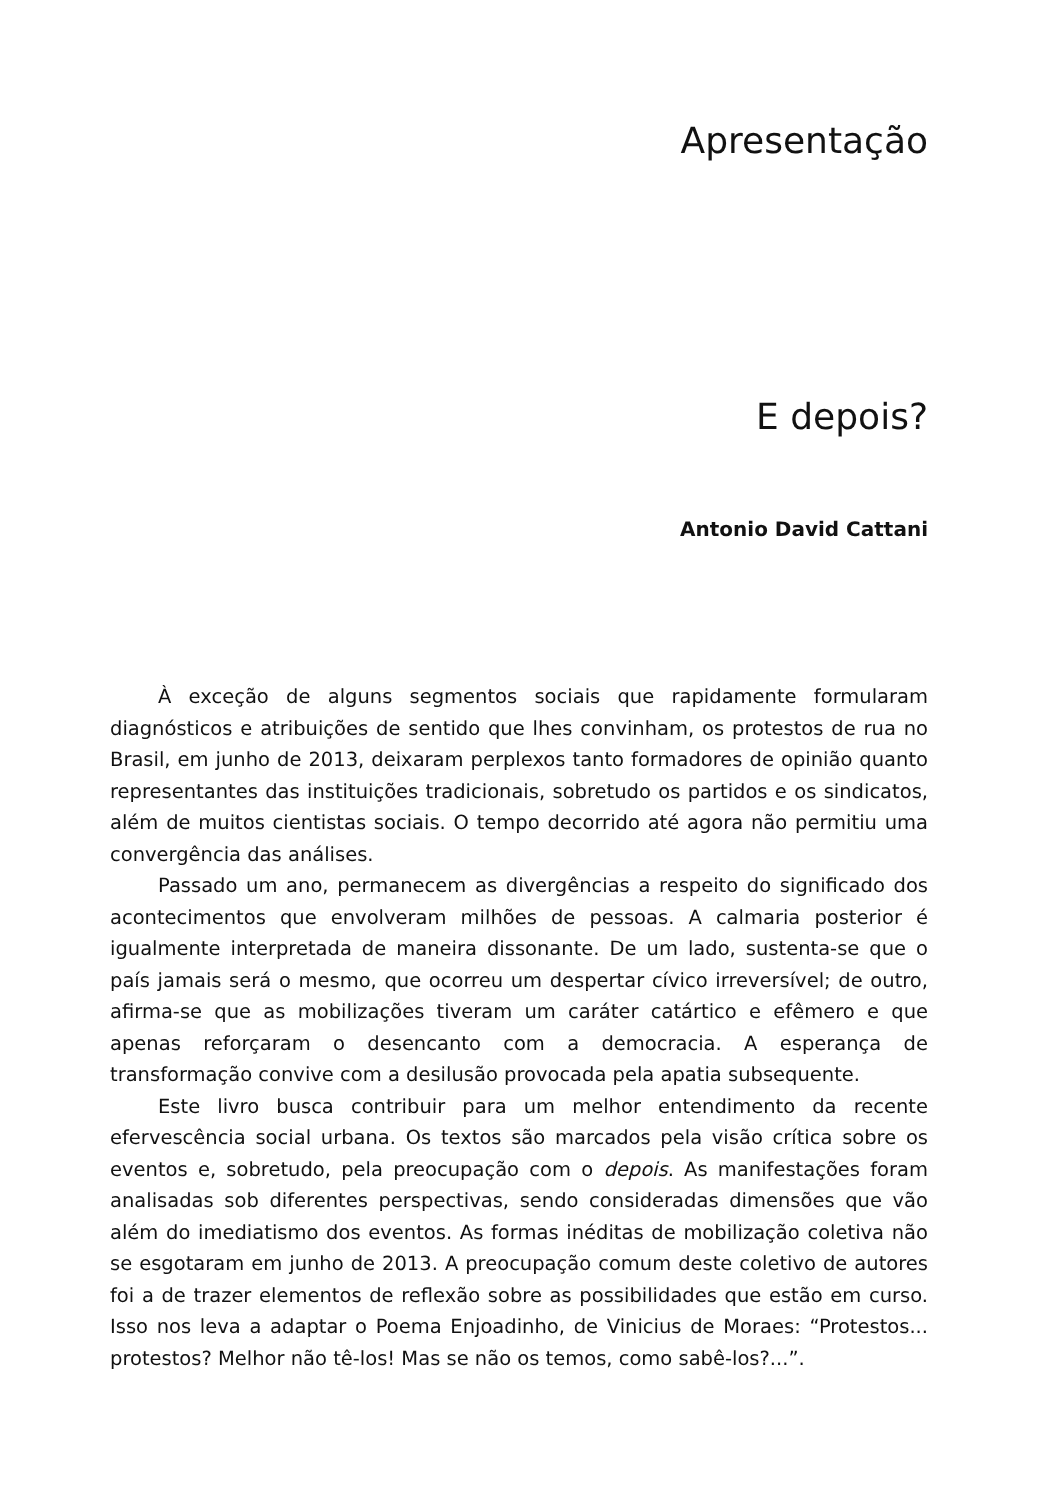Apresentação
E depois?
Antonio David Cattani
À exceção de alguns segmentos sociais que rapidamente formularam diagnósticos e atribuições de sentido que lhes convinham, os protestos de rua no Brasil, em junho de 2013, deixaram perplexos tanto formadores de opinião quanto representantes das instituições tradicionais, sobretudo os partidos e os sindicatos, além de muitos cientistas sociais. O tempo decorrido até agora não permitiu uma convergência das análises.
Passado um ano, permanecem as divergências a respeito do significado dos acontecimentos que envolveram milhões de pessoas. A calmaria posterior é igualmente interpretada de maneira dissonante. De um lado, sustenta-se que o país jamais será o mesmo, que ocorreu um despertar cívico irreversível; de outro, afirma-se que as mobilizações tiveram um caráter catártico e efêmero e que apenas reforçaram o desencanto com a democracia. A esperança de transformação convive com a desilusão provocada pela apatia subsequente.
Este livro busca contribuir para um melhor entendimento da recente efervescência social urbana. Os textos são marcados pela visão crítica sobre os eventos e, sobretudo, pela preocupação com o depois. As manifestações foram analisadas sob diferentes perspectivas, sendo consideradas dimensões que vão além do imediatismo dos eventos. As formas inéditas de mobilização coletiva não se esgotaram em junho de 2013. A preocupação comum deste coletivo de autores foi a de trazer elementos de reflexão sobre as possibilidades que estão em curso. Isso nos leva a adaptar o Poema Enjoadinho, de Vinicius de Moraes: “Protestos... protestos? Melhor não tê-los! Mas se não os temos, como sabê-los?...”.